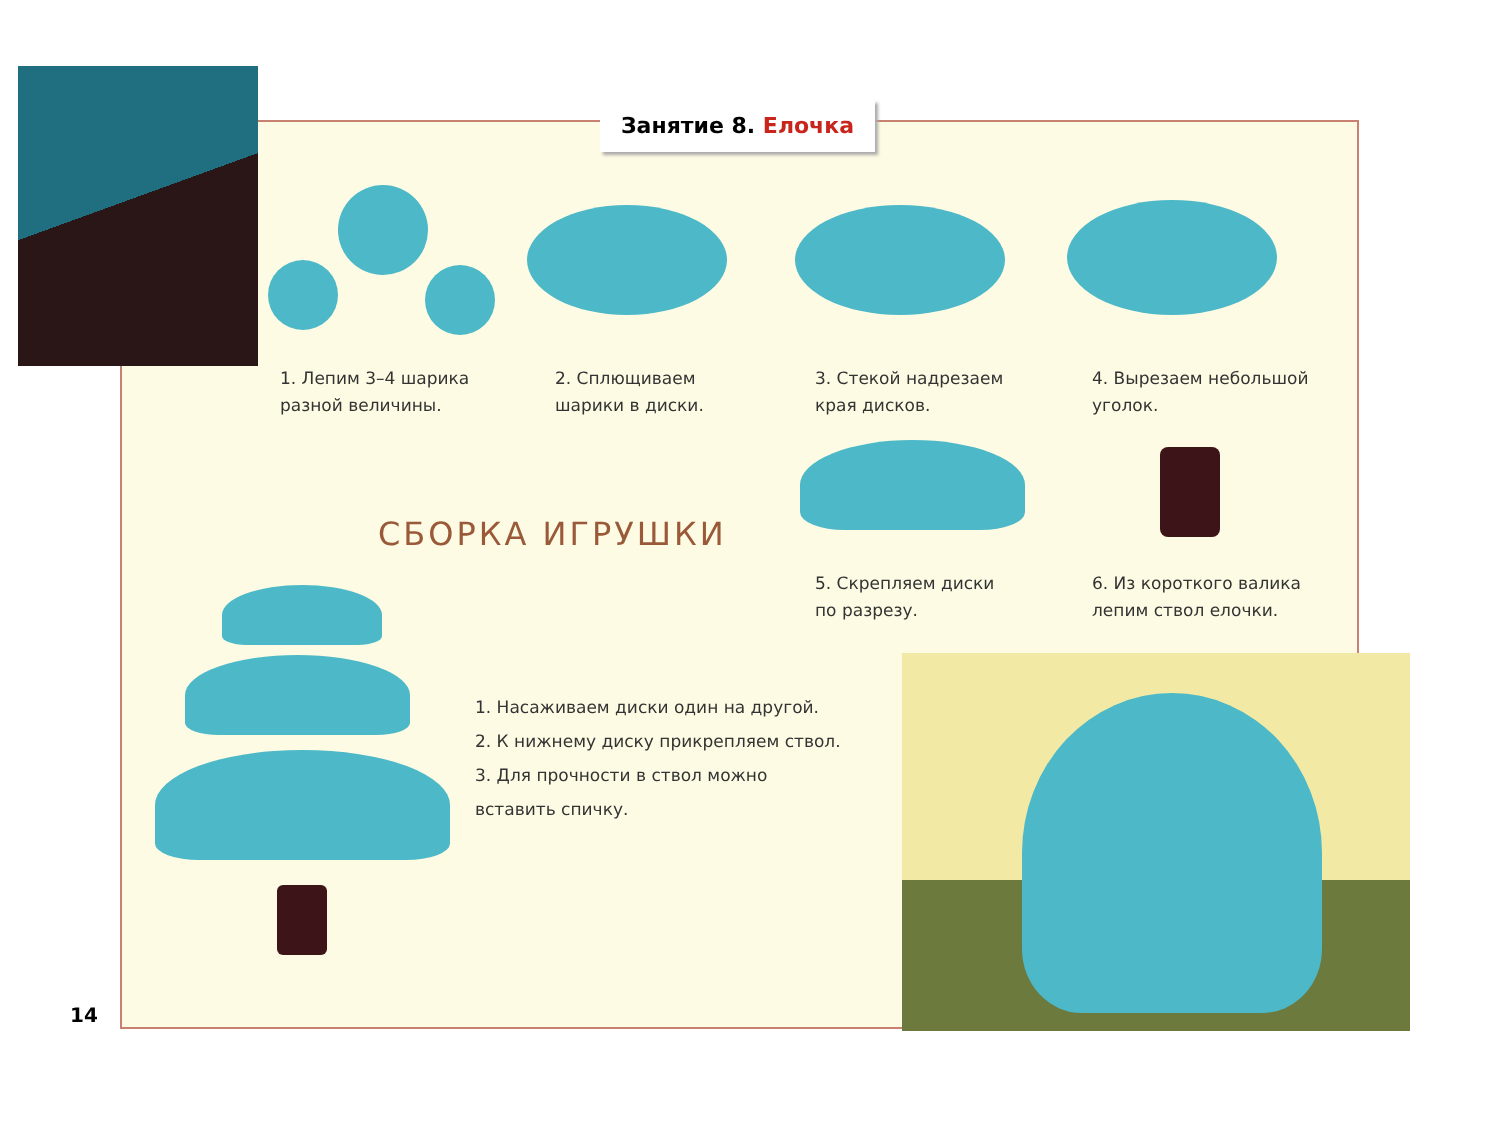Занятие 8. Елочка
1. Лепим 3–4 шарика
разной величины.
2. Сплющиваем
шарики в диски.
3. Стекой надрезаем
края дисков.
4. Вырезаем небольшой
уголок.
СБОРКА ИГРУШКИ
5. Скрепляем диски
по разрезу.
6. Из короткого валика
лепим ствол елочки.
1. Насаживаем диски один на другой.
2. К нижнему диску прикрепляем ствол.
3. Для прочности в ствол можно
вставить спичку.
14